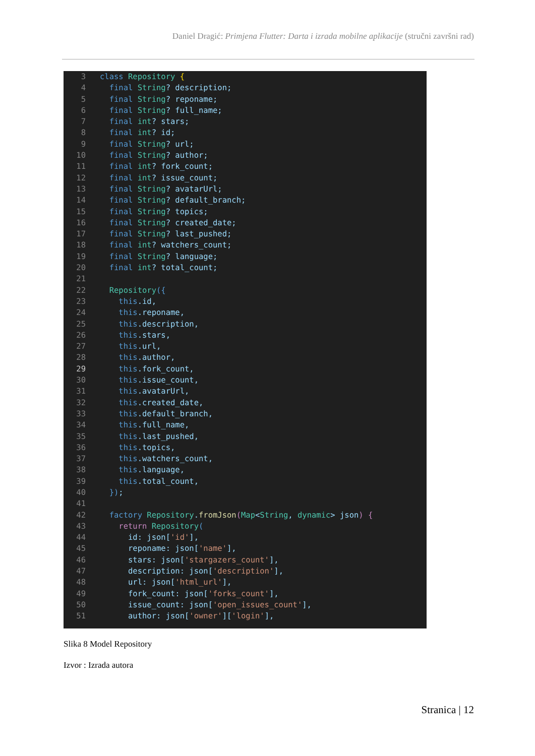Daniel Dragić: Primjena Flutter: Darta i izrada mobilne aplikacije (stručni završni rad)
3 class Repository {
4 final String? description;
5 final String? reponame;
6 final String? full_name;
7 final int? stars;
8 final int? id;
9 final String? url;
10 final String? author;
11 final int? fork_count;
12 final int? issue_count;
13 final String? avatarUrl;
14 final String? default_branch;
15 final String? topics;
16 final String? created_date;
17 final String? last_pushed;
18 final int? watchers_count;
19 final String? language;
20 final int? total_count;
21
22 Repository({
23 this.id,
24 this.reponame,
25 this.description,
26 this.stars,
27 this.url,
28 this.author,
29 this.fork_count,
30 this.issue_count,
31 this.avatarUrl,
32 this.created_date,
33 this.default_branch,
34 this.full_name,
35 this.last_pushed,
36 this.topics,
37 this.watchers_count,
38 this.language,
39 this.total_count,
40 });
41
42 factory Repository.fromJson(Map<String, dynamic> json) {
43 return Repository(
44 id: json['id'],
45 reponame: json['name'],
46 stars: json['stargazers_count'],
47 description: json['description'],
48 url: json['html_url'],
49 fork_count: json['forks_count'],
50 issue_count: json['open_issues_count'],
51 author: json['owner']['login'],
Slika 8 Model Repository
Izvor : Izrada autora
Stranica | 12